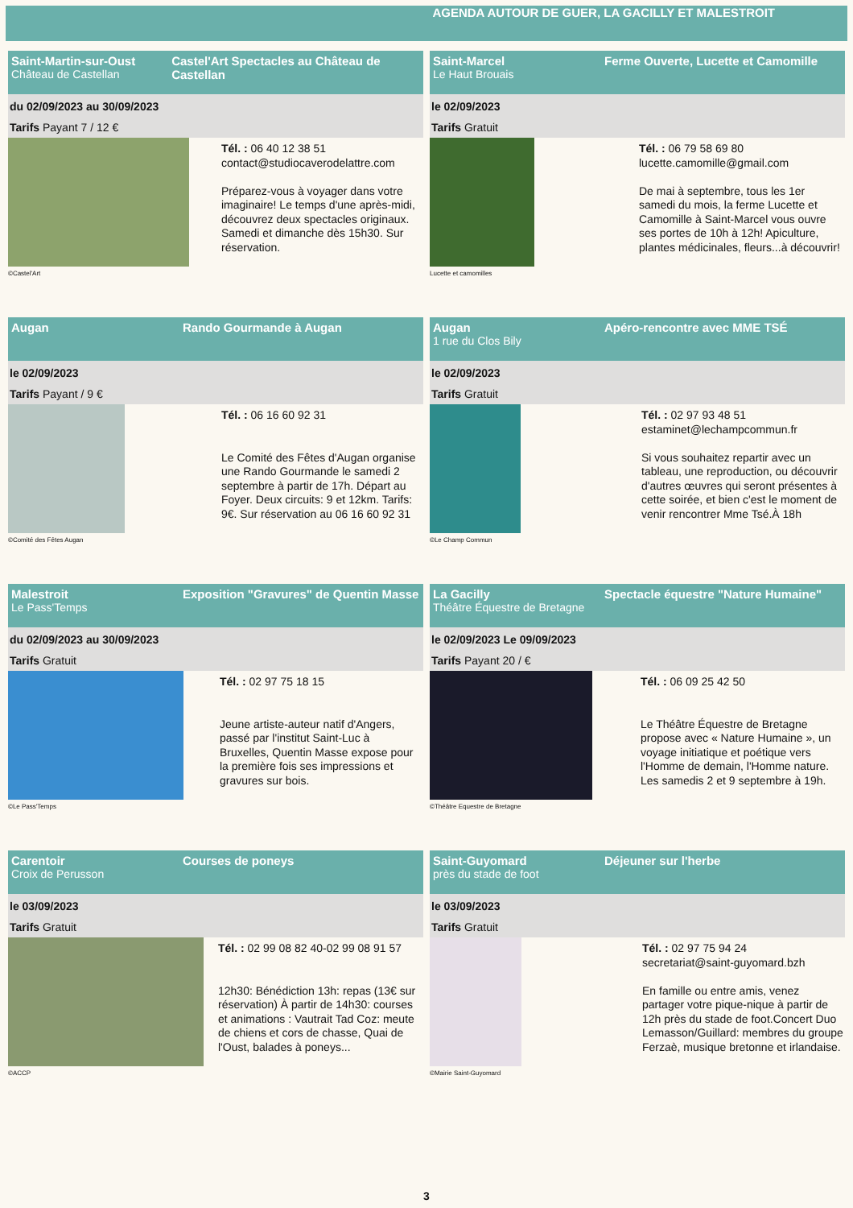AGENDA AUTOUR DE GUER, LA GACILLY ET MALESTROIT
Saint-Martin-sur-Oust
Château de Castellan
Castel'Art Spectacles au Château de Castellan
du 02/09/2023 au 30/09/2023
Tarifs Payant 7 / 12 €
©Castel'Art
Tél. : 06 40 12 38 51
contact@studiocaverodelattre.com
Préparez-vous à voyager dans votre imaginaire! Le temps d'une après-midi, découvrez deux spectacles originaux. Samedi et dimanche dès 15h30. Sur réservation.
Saint-Marcel
Le Haut Brouais
Ferme Ouverte, Lucette et Camomille
le 02/09/2023
Tarifs Gratuit
Lucette et camomilles
Tél. : 06 79 58 69 80
lucette.camomille@gmail.com
De mai à septembre, tous les 1er samedi du mois, la ferme Lucette et Camomille à Saint-Marcel vous ouvre ses portes de 10h à 12h! Apiculture, plantes médicinales, fleurs...à découvrir!
Augan Rando Gourmande à Augan
le 02/09/2023
Tarifs Payant / 9 €
©Comité des Fêtes Augan
Tél. : 06 16 60 92 31
Le Comité des Fêtes d'Augan organise une Rando Gourmande le samedi 2 septembre à partir de 17h. Départ au Foyer. Deux circuits: 9 et 12km. Tarifs: 9€. Sur réservation au 06 16 60 92 31
Augan
1 rue du Clos Bily
Apéro-rencontre avec MME TSÉ
le 02/09/2023
Tarifs Gratuit
©Le Champ Commun
Tél. : 02 97 93 48 51
estaminet@lechampcommun.fr
Si vous souhaitez repartir avec un tableau, une reproduction, ou découvrir d'autres œuvres qui seront présentes à cette soirée, et bien c'est le moment de venir rencontrer Mme Tsé.À 18h
Malestroit
Le Pass'Temps
Exposition "Gravures" de Quentin Masse
du 02/09/2023 au 30/09/2023
Tarifs Gratuit
©Le Pass'Temps
Tél. : 02 97 75 18 15
Jeune artiste-auteur natif d'Angers, passé par l'institut Saint-Luc à Bruxelles, Quentin Masse expose pour la première fois ses impressions et gravures sur bois.
La Gacilly
Théâtre Équestre de Bretagne
Spectacle équestre "Nature Humaine"
le 02/09/2023 Le 09/09/2023
Tarifs Payant 20 / €
©Théâtre Equestre de Bretagne
Tél. : 06 09 25 42 50
Le Théâtre Équestre de Bretagne propose avec « Nature Humaine », un voyage initiatique et poétique vers l'Homme de demain, l'Homme nature. Les samedis 2 et 9 septembre à 19h.
Carentoir
Croix de Perusson
Courses de poneys
le 03/09/2023
Tarifs Gratuit
©ACCP
Tél. : 02 99 08 82 40-02 99 08 91 57
12h30: Bénédiction 13h: repas (13€ sur réservation) À partir de 14h30: courses et animations : Vautrait Tad Coz: meute de chiens et cors de chasse, Quai de l'Oust, balades à poneys...
Saint-Guyomard
près du stade de foot
Déjeuner sur l'herbe
le 03/09/2023
Tarifs Gratuit
©Mairie Saint-Guyomard
Tél. : 02 97 75 94 24
secretariat@saint-guyomard.bzh
En famille ou entre amis, venez partager votre pique-nique à partir de 12h près du stade de foot.Concert Duo Lemasson/Guillard: membres du groupe Ferzaè, musique bretonne et irlandaise.
3